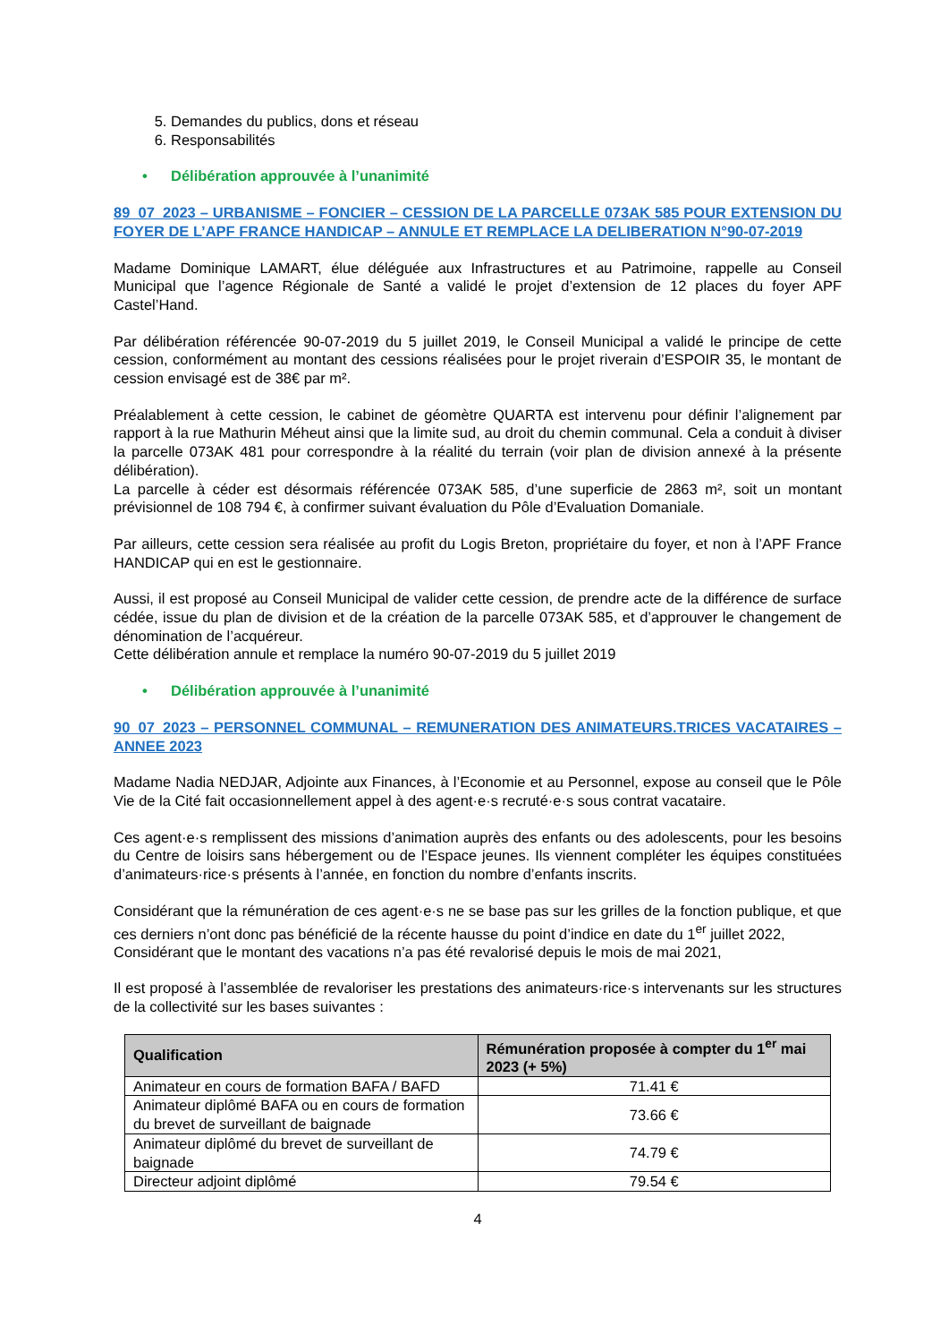5. Demandes du publics, dons et réseau
6. Responsabilités
• Délibération approuvée à l’unanimité
89_07_2023 – URBANISME – FONCIER – CESSION DE LA PARCELLE 073AK 585 POUR EXTENSION DU FOYER DE L’APF FRANCE HANDICAP – ANNULE ET REMPLACE LA DELIBERATION N°90-07-2019
Madame Dominique LAMART, élue déléguée aux Infrastructures et au Patrimoine, rappelle au Conseil Municipal que l’agence Régionale de Santé a validé le projet d’extension de 12 places du foyer APF Castel’Hand.
Par délibération référencée 90-07-2019 du 5 juillet 2019, le Conseil Municipal a validé le principe de cette cession, conformément au montant des cessions réalisées pour le projet riverain d’ESPOIR 35, le montant de cession envisagé est de 38€ par m².
Préalablement à cette cession, le cabinet de géomètre QUARTA est intervenu pour définir l’alignement par rapport à la rue Mathurin Méheut ainsi que la limite sud, au droit du chemin communal. Cela a conduit à diviser la parcelle 073AK 481 pour correspondre à la réalité du terrain (voir plan de division annexé à la présente délibération).
La parcelle à céder est désormais référencée 073AK 585, d’une superficie de 2863 m², soit un montant prévisionnel de 108 794 €, à confirmer suivant évaluation du Pôle d’Evaluation Domaniale.
Par ailleurs, cette cession sera réalisée au profit du Logis Breton, propriétaire du foyer, et non à l’APF France HANDICAP qui en est le gestionnaire.
Aussi, il est proposé au Conseil Municipal de valider cette cession, de prendre acte de la différence de surface cédée, issue du plan de division et de la création de la parcelle 073AK 585, et d’approuver le changement de dénomination de l’acquéreur.
Cette délibération annule et remplace la numéro 90-07-2019 du 5 juillet 2019
• Délibération approuvée à l’unanimité
90_07_2023 – PERSONNEL COMMUNAL – REMUNERATION DES ANIMATEURS.TRICES VACATAIRES – ANNEE 2023
Madame Nadia NEDJAR, Adjointe aux Finances, à l’Economie et au Personnel, expose au conseil que le Pôle Vie de la Cité fait occasionnellement appel à des agent·e·s recruté·e·s sous contrat vacataire.
Ces agent·e·s remplissent des missions d’animation auprès des enfants ou des adolescents, pour les besoins du Centre de loisirs sans hébergement ou de l’Espace jeunes. Ils viennent compléter les équipes constituées d’animateurs·rice·s présents à l’année, en fonction du nombre d’enfants inscrits.
Considérant que la rémunération de ces agent·e·s ne se base pas sur les grilles de la fonction publique, et que ces derniers n’ont donc pas bénéficié de la récente hausse du point d’indice en date du 1<sup>er</sup> juillet 2022,
Considérant que le montant des vacations n’a pas été revalorisé depuis le mois de mai 2021,
Il est proposé à l’assemblée de revaloriser les prestations des animateurs·rice·s intervenants sur les structures de la collectivité sur les bases suivantes :
| Qualification | Rémunération proposée à compter du 1<sup>er</sup> mai 2023 (+ 5%) |
| --- | --- |
| Animateur en cours de formation BAFA / BAFD | 71.41 € |
| Animateur diplômé BAFA ou en cours de formation du brevet de surveillant de baignade | 73.66 € |
| Animateur diplômé du brevet de surveillant de baignade | 74.79 € |
| Directeur adjoint diplômé | 79.54 € |
4